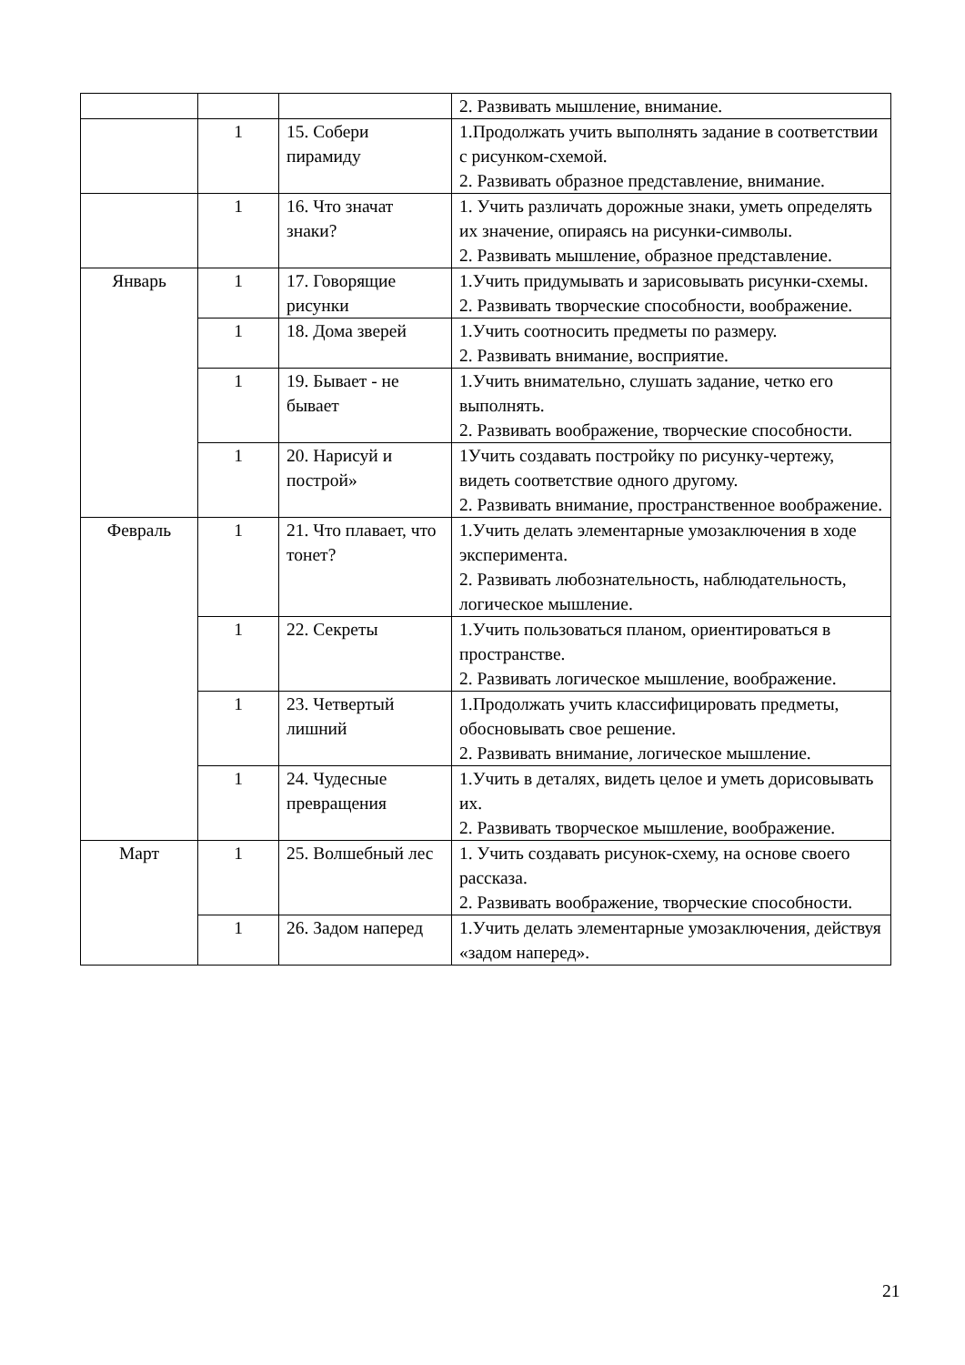| | | | 2. Развивать мышление, внимание. |
| | 1 | 15. Собери пирамиду | 1.Продолжать учить выполнять задание в соответствии с рисунком-схемой. 2. Развивать образное представление, внимание. |
| | 1 | 16. Что значат знаки? | 1. Учить различать дорожные знаки, уметь определять их значение, опираясь на рисунки-символы. 2. Развивать мышление, образное представление. |
| Январь | 1 | 17. Говорящие рисунки | 1.Учить придумывать и зарисовывать рисунки-схемы. 2. Развивать творческие способности, воображение. |
| | 1 | 18. Дома зверей | 1.Учить соотносить предметы по размеру. 2. Развивать внимание, восприятие. |
| | 1 | 19. Бывает - не бывает | 1.Учить внимательно, слушать задание, четко его выполнять. 2. Развивать воображение, творческие способности. |
| | 1 | 20. Нарисуй и построй» | 1Учить создавать постройку по рисунку-чертежу, видеть соответствие одного другому. 2. Развивать внимание, пространственное воображение. |
| Февраль | 1 | 21. Что плавает, что тонет? | 1.Учить делать элементарные умозаключения в ходе эксперимента. 2. Развивать любознательность, наблюдательность, логическое мышление. |
| | 1 | 22. Секреты | 1.Учить пользоваться планом, ориентироваться в пространстве. 2. Развивать логическое мышление, воображение. |
| | 1 | 23. Четвертый лишний | 1.Продолжать учить классифицировать предметы, обосновывать свое решение. 2. Развивать внимание, логическое мышление. |
| | 1 | 24. Чудесные превращения | 1.Учить в деталях, видеть целое и уметь дорисовывать их. 2. Развивать творческое мышление, воображение. |
| Март | 1 | 25. Волшебный лес | 1. Учить создавать рисунок-схему, на основе своего рассказа. 2. Развивать воображение, творческие способности. |
| | 1 | 26. Задом наперед | 1.Учить делать элементарные умозаключения, действуя «задом наперед». |
21